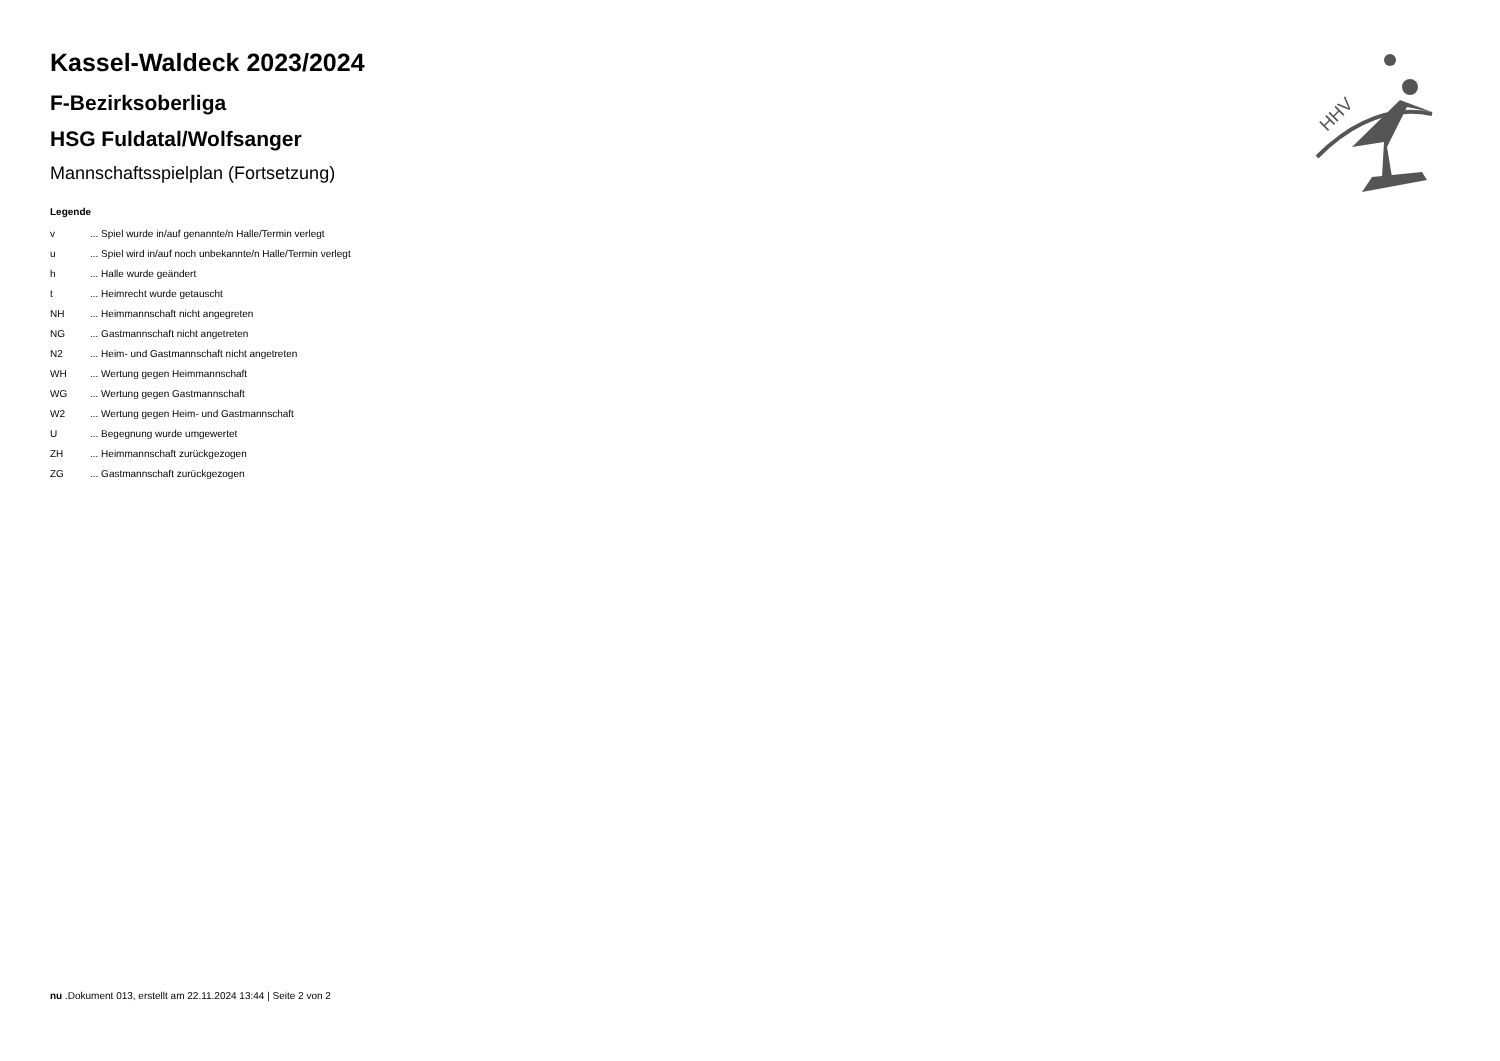HHV
Kassel-Waldeck 2023/2024
F-Bezirksoberliga
HSG Fuldatal/Wolfsanger
Mannschaftsspielplan (Fortsetzung)
Legende
| v | ... Spiel wurde in/auf genannte/n Halle/Termin verlegt |
| u | ... Spiel wird in/auf noch unbekannte/n Halle/Termin verlegt |
| h | ... Halle wurde geändert |
| t | ... Heimrecht wurde getauscht |
| NH | ... Heimmannschaft nicht angegreten |
| NG | ... Gastmannschaft nicht angetreten |
| N2 | ... Heim- und Gastmannschaft nicht angetreten |
| WH | ... Wertung gegen Heimmannschaft |
| WG | ... Wertung gegen Gastmannschaft |
| W2 | ... Wertung gegen Heim- und Gastmannschaft |
| U | ... Begegnung wurde umgewertet |
| ZH | ... Heimmannschaft zurückgezogen |
| ZG | ... Gastmannschaft zurückgezogen |
nu .Dokument 013, erstellt am 22.11.2024 13:44 | Seite 2 von 2